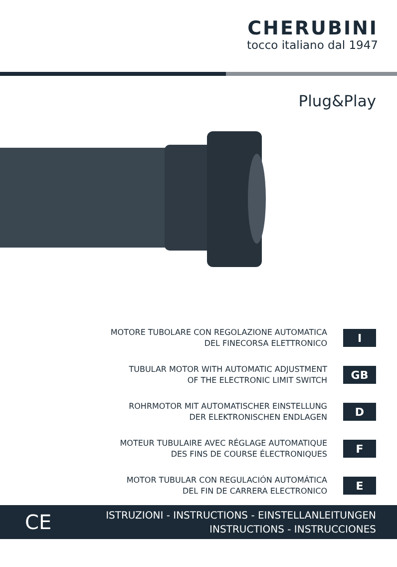CHERUBINI
tocco italiano dal 1947
Plug&Play
MOTORE TUBOLARE CON REGOLAZIONE AUTOMATICA
DEL FINECORSA ELETTRONICO
I
TUBULAR MOTOR WITH AUTOMATIC ADJUSTMENT
OF THE ELECTRONIC LIMIT SWITCH
GB
ROHRMOTOR MIT AUTOMATISCHER EINSTELLUNG
DER ELEKTRONISCHEN ENDLAGEN
D
MOTEUR TUBULAIRE AVEC RÉGLAGE AUTOMATIQUE
DES FINS DE COURSE ÉLECTRONIQUES
F
MOTOR TUBULAR CON REGULACIÓN AUTOMÁTICA
DEL FIN DE CARRERA ELECTRONICO
E
CE
ISTRUZIONI - INSTRUCTIONS - EINSTELLANLEITUNGEN
INSTRUCTIONS - INSTRUCCIONES